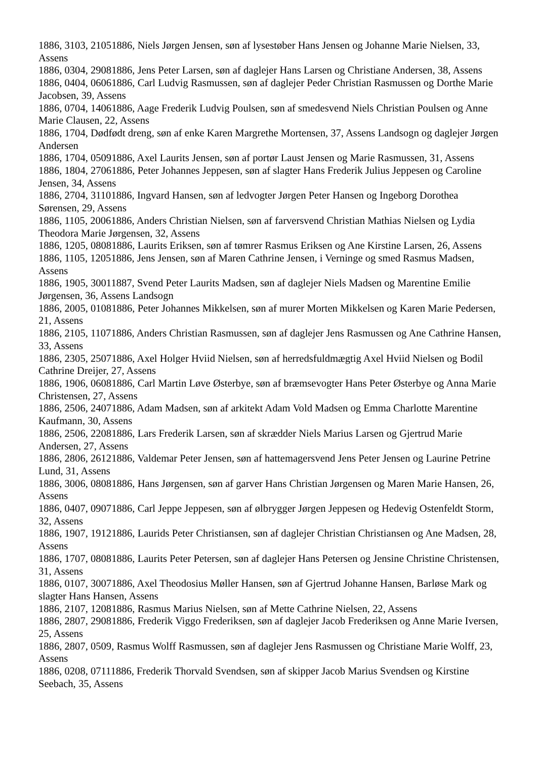1886, 3103, 21051886, Niels Jørgen Jensen, søn af lysestøber Hans Jensen og Johanne Marie Nielsen, 33, Assens
1886, 0304, 29081886, Jens Peter Larsen, søn af daglejer Hans Larsen og Christiane Andersen, 38, Assens
1886, 0404, 06061886, Carl Ludvig Rasmussen, søn af daglejer Peder Christian Rasmussen og Dorthe Marie Jacobsen, 39, Assens
1886, 0704, 14061886, Aage Frederik Ludvig Poulsen, søn af smedesvend Niels Christian Poulsen og Anne Marie Clausen, 22, Assens
1886, 1704, Dødfødt dreng, søn af enke Karen Margrethe Mortensen, 37, Assens Landsogn og daglejer Jørgen Andersen
1886, 1704, 05091886, Axel Laurits Jensen, søn af portør Laust Jensen og Marie Rasmussen, 31, Assens
1886, 1804, 27061886, Peter Johannes Jeppesen, søn af slagter Hans Frederik Julius Jeppesen og Caroline Jensen, 34, Assens
1886, 2704, 31101886, Ingvard Hansen, søn af ledvogter Jørgen Peter Hansen og Ingeborg Dorothea Sørensen, 29, Assens
1886, 1105, 20061886, Anders Christian Nielsen, søn af farversvend Christian Mathias Nielsen og Lydia Theodora Marie Jørgensen, 32, Assens
1886, 1205, 08081886, Laurits Eriksen, søn af tømrer Rasmus Eriksen og Ane Kirstine Larsen, 26, Assens
1886, 1105, 12051886, Jens Jensen, søn af Maren Cathrine Jensen, i Verninge og smed Rasmus Madsen, Assens
1886, 1905, 30011887, Svend Peter Laurits Madsen, søn af daglejer Niels Madsen og Marentine Emilie Jørgensen, 36, Assens Landsogn
1886, 2005, 01081886, Peter Johannes Mikkelsen, søn af murer Morten Mikkelsen og Karen Marie Pedersen, 21, Assens
1886, 2105, 11071886, Anders Christian Rasmussen, søn af daglejer Jens Rasmussen og Ane Cathrine Hansen, 33, Assens
1886, 2305, 25071886, Axel Holger Hviid Nielsen, søn af herredsfuldmægtig Axel Hviid Nielsen og Bodil Cathrine Dreijer, 27, Assens
1886, 1906, 06081886, Carl Martin Løve Østerbye, søn af bræmsevogter Hans Peter Østerbye og Anna Marie Christensen, 27, Assens
1886, 2506, 24071886, Adam Madsen, søn af arkitekt Adam Vold Madsen og Emma Charlotte Marentine Kaufmann, 30, Assens
1886, 2506, 22081886, Lars Frederik Larsen, søn af skrædder Niels Marius Larsen og Gjertrud Marie Andersen, 27, Assens
1886, 2806, 26121886, Valdemar Peter Jensen, søn af hattemagersvend Jens Peter Jensen og Laurine Petrine Lund, 31, Assens
1886, 3006, 08081886, Hans Jørgensen, søn af garver Hans Christian Jørgensen og Maren Marie Hansen, 26, Assens
1886, 0407, 09071886, Carl Jeppe Jeppesen, søn af ølbrygger Jørgen Jeppesen og Hedevig Ostenfeldt Storm, 32, Assens
1886, 1907, 19121886, Laurids Peter Christiansen, søn af daglejer Christian Christiansen og Ane Madsen, 28, Assens
1886, 1707, 08081886, Laurits Peter Petersen, søn af daglejer Hans Petersen og Jensine Christine Christensen, 31, Assens
1886, 0107, 30071886, Axel Theodosius Møller Hansen, søn af Gjertrud Johanne Hansen, Barløse Mark og slagter Hans Hansen, Assens
1886, 2107, 12081886, Rasmus Marius Nielsen, søn af Mette Cathrine Nielsen, 22, Assens
1886, 2807, 29081886, Frederik Viggo Frederiksen, søn af daglejer Jacob Frederiksen og Anne Marie Iversen, 25, Assens
1886, 2807, 0509, Rasmus Wolff Rasmussen, søn af daglejer Jens Rasmussen og Christiane Marie Wolff, 23, Assens
1886, 0208, 07111886, Frederik Thorvald Svendsen, søn af skipper Jacob Marius Svendsen og Kirstine Seebach, 35, Assens